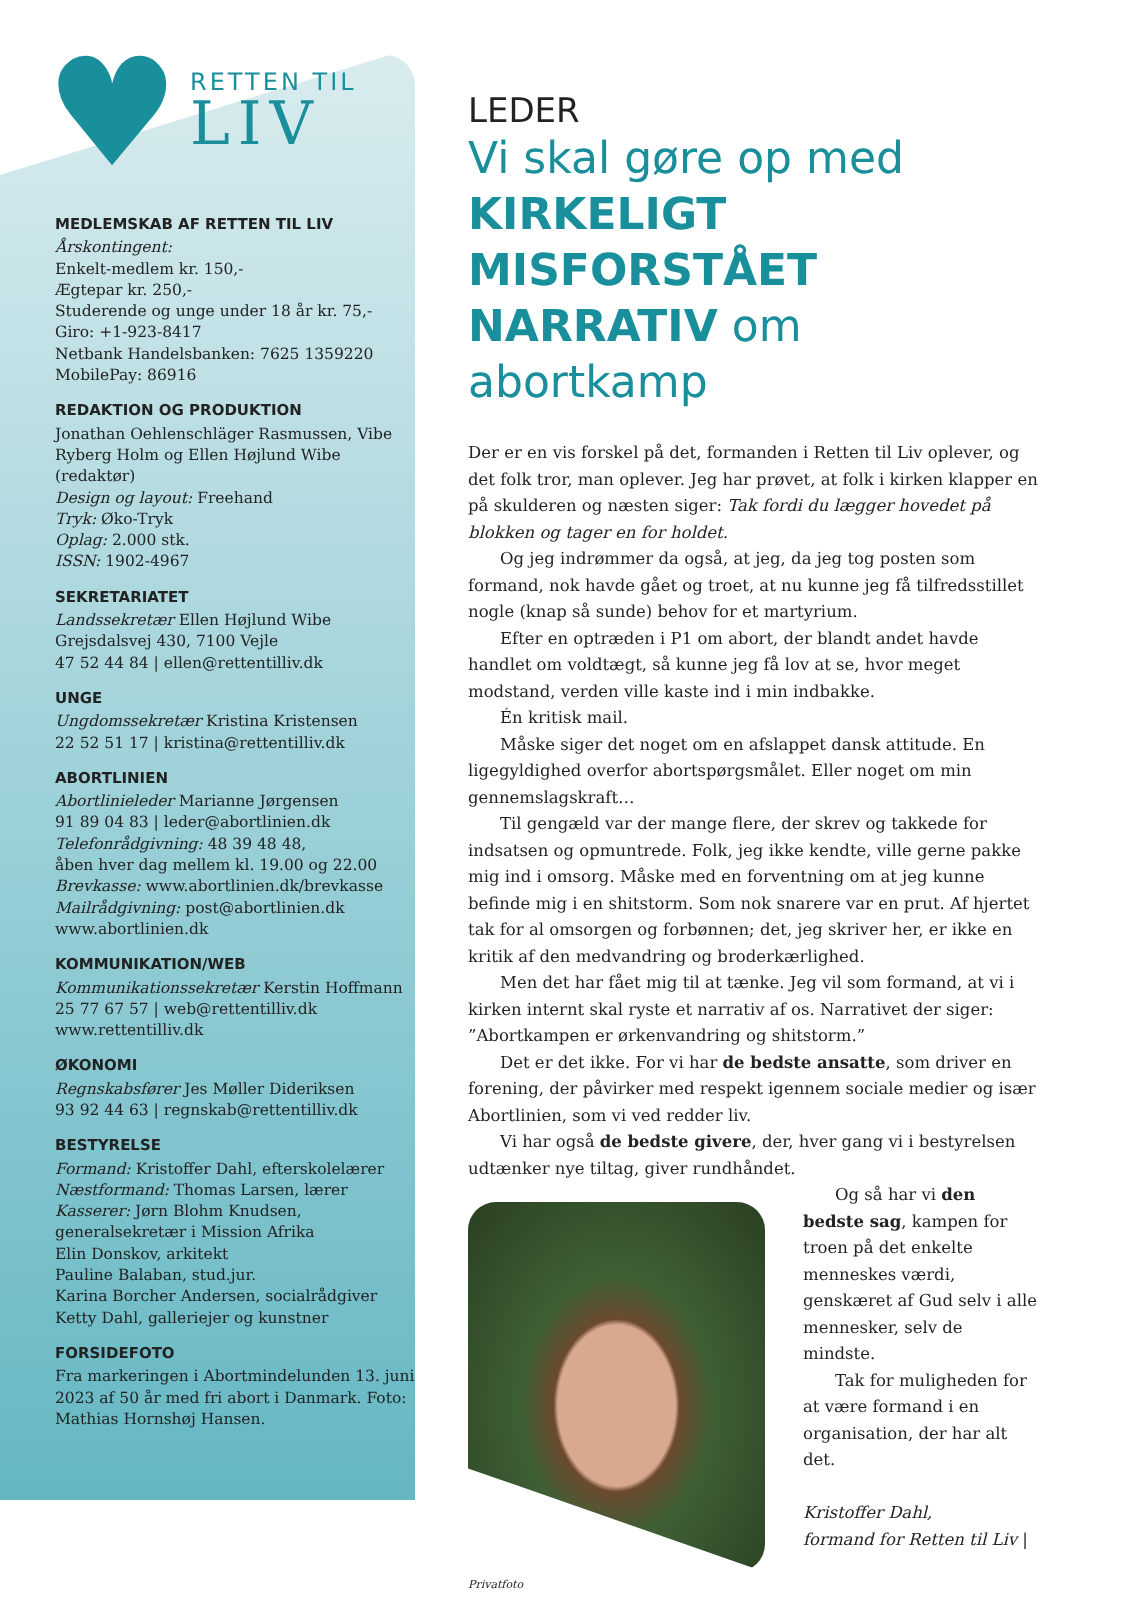♥
RETTEN TIL
LIV
MEDLEMSKAB AF RETTEN TIL LIV
Årskontingent:
Enkelt-medlem kr. 150,-
Ægtepar kr. 250,-
Studerende og unge under 18 år kr. 75,-
Giro: +1-923-8417
Netbank Handelsbanken: 7625 1359220
MobilePay: 86916
REDAKTION OG PRODUKTION
Jonathan Oehlenschläger Rasmussen, Vibe Ryberg Holm og Ellen Højlund Wibe (redaktør)
Design og layout: Freehand
Tryk: Øko-Tryk
Oplag: 2.000 stk.
ISSN: 1902-4967
SEKRETARIATET
Landssekretær Ellen Højlund Wibe
Grejsdalsvej 430, 7100 Vejle
47 52 44 84 | ellen@rettentilliv.dk
UNGE
Ungdomssekretær Kristina Kristensen
22 52 51 17 | kristina@rettentilliv.dk
ABORTLINIEN
Abortlinieleder Marianne Jørgensen
91 89 04 83 | leder@abortlinien.dk
Telefonrådgivning: 48 39 48 48,
åben hver dag mellem kl. 19.00 og 22.00
Brevkasse: www.abortlinien.dk/brevkasse
Mailrådgivning: post@abortlinien.dk
www.abortlinien.dk
KOMMUNIKATION/WEB
Kommunikationssekretær Kerstin Hoffmann
25 77 67 57 | web@rettentilliv.dk
www.rettentilliv.dk
ØKONOMI
Regnskabsfører Jes Møller Dideriksen
93 92 44 63 | regnskab@rettentilliv.dk
BESTYRELSE
Formand: Kristoffer Dahl, efterskolelærer
Næstformand: Thomas Larsen, lærer
Kasserer: Jørn Blohm Knudsen, generalsekretær i Mission Afrika
Elin Donskov, arkitekt
Pauline Balaban, stud.jur.
Karina Borcher Andersen, socialrådgiver
Ketty Dahl, galleriejer og kunstner
FORSIDEFOTO
Fra markeringen i Abortmindelunden 13. juni 2023 af 50 år med fri abort i Danmark. Foto: Mathias Hornshøj Hansen.
LEDER
Vi skal gøre op med KIRKELIGT MISFORSTÅET NARRATIV om abortkamp
Der er en vis forskel på det, formanden i Retten til Liv oplever, og det folk tror, man oplever. Jeg har prøvet, at folk i kirken klapper en på skulderen og næsten siger: Tak fordi du lægger hovedet på blokken og tager en for holdet.
Og jeg indrømmer da også, at jeg, da jeg tog posten som formand, nok havde gået og troet, at nu kunne jeg få tilfredsstillet nogle (knap så sunde) behov for et martyrium.
Efter en optræden i P1 om abort, der blandt andet havde handlet om voldtægt, så kunne jeg få lov at se, hvor meget modstand, verden ville kaste ind i min indbakke.
Én kritisk mail.
Måske siger det noget om en afslappet dansk attitude. En ligegyldighed overfor abortspørgsmålet. Eller noget om min gennemslagskraft…
Til gengæld var der mange flere, der skrev og takkede for indsatsen og opmuntrede. Folk, jeg ikke kendte, ville gerne pakke mig ind i omsorg. Måske med en forventning om at jeg kunne befinde mig i en shitstorm. Som nok snarere var en prut. Af hjertet tak for al omsorgen og forbønnen; det, jeg skriver her, er ikke en kritik af den medvandring og broderkærlighed.
Men det har fået mig til at tænke. Jeg vil som formand, at vi i kirken internt skal ryste et narrativ af os. Narrativet der siger: ”Abortkampen er ørkenvandring og shitstorm.”
Det er det ikke. For vi har de bedste ansatte, som driver en forening, der påvirker med respekt igennem sociale medier og især Abortlinien, som vi ved redder liv.
Vi har også de bedste givere, der, hver gang vi i bestyrelsen udtænker nye tiltag, giver rundhåndet.
Og så har vi den bedste sag, kampen for troen på det enkelte menneskes værdi, genskæret af Gud selv i alle mennesker, selv de mindste.
Tak for muligheden for at være formand i en organisation, der har alt det.
Kristoffer Dahl,
formand for Retten til Liv |
Privatfoto